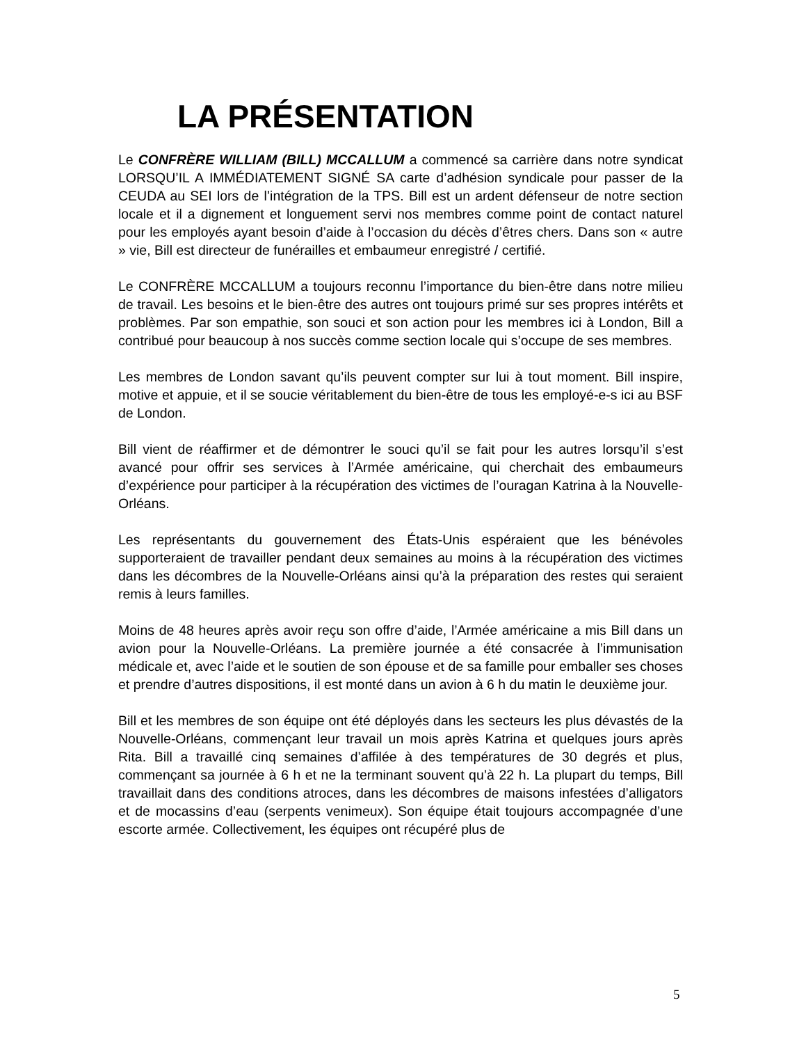LA PRÉSENTATION
Le CONFRÈRE WILLIAM (BILL) MCCALLUM a commencé sa carrière dans notre syndicat LORSQU’IL A IMMÉDIATEMENT SIGNÉ SA carte d’adhésion syndicale pour passer de la CEUDA au SEI lors de l’intégration de la TPS. Bill est un ardent défenseur de notre section locale et il a dignement et longuement servi nos membres comme point de contact naturel pour les employés ayant besoin d’aide à l’occasion du décès d’êtres chers. Dans son « autre » vie, Bill est directeur de funérailles et embaumeur enregistré / certifié.
Le CONFRÈRE MCCALLUM a toujours reconnu l’importance du bien-être dans notre milieu de travail. Les besoins et le bien-être des autres ont toujours primé sur ses propres intérêts et problèmes. Par son empathie, son souci et son action pour les membres ici à London, Bill a contribué pour beaucoup à nos succès comme section locale qui s’occupe de ses membres.
Les membres de London savant qu’ils peuvent compter sur lui à tout moment. Bill inspire, motive et appuie, et il se soucie véritablement du bien-être de tous les employé-e-s ici au BSF de London.
Bill vient de réaffirmer et de démontrer le souci qu’il se fait pour les autres lorsqu’il s’est avancé pour offrir ses services à l’Armée américaine, qui cherchait des embaumeurs d’expérience pour participer à la récupération des victimes de l’ouragan Katrina à la Nouvelle-Orléans.
Les représentants du gouvernement des États-Unis espéraient que les bénévoles supporteraient de travailler pendant deux semaines au moins à la récupération des victimes dans les décombres de la Nouvelle-Orléans ainsi qu’à la préparation des restes qui seraient remis à leurs familles.
Moins de 48 heures après avoir reçu son offre d’aide, l’Armée américaine a mis Bill dans un avion pour la Nouvelle-Orléans. La première journée a été consacrée à l’immunisation médicale et, avec l’aide et le soutien de son épouse et de sa famille pour emballer ses choses et prendre d’autres dispositions, il est monté dans un avion à 6 h du matin le deuxième jour.
Bill et les membres de son équipe ont été déployés dans les secteurs les plus dévastés de la Nouvelle-Orléans, commençant leur travail un mois après Katrina et quelques jours après Rita. Bill a travaillé cinq semaines d’affilée à des températures de 30 degrés et plus, commençant sa journée à 6 h et ne la terminant souvent qu’à 22 h. La plupart du temps, Bill travaillait dans des conditions atroces, dans les décombres de maisons infestées d’alligators et de mocassins d’eau (serpents venimeux). Son équipe était toujours accompagnée d’une escorte armée. Collectivement, les équipes ont récupéré plus de
5